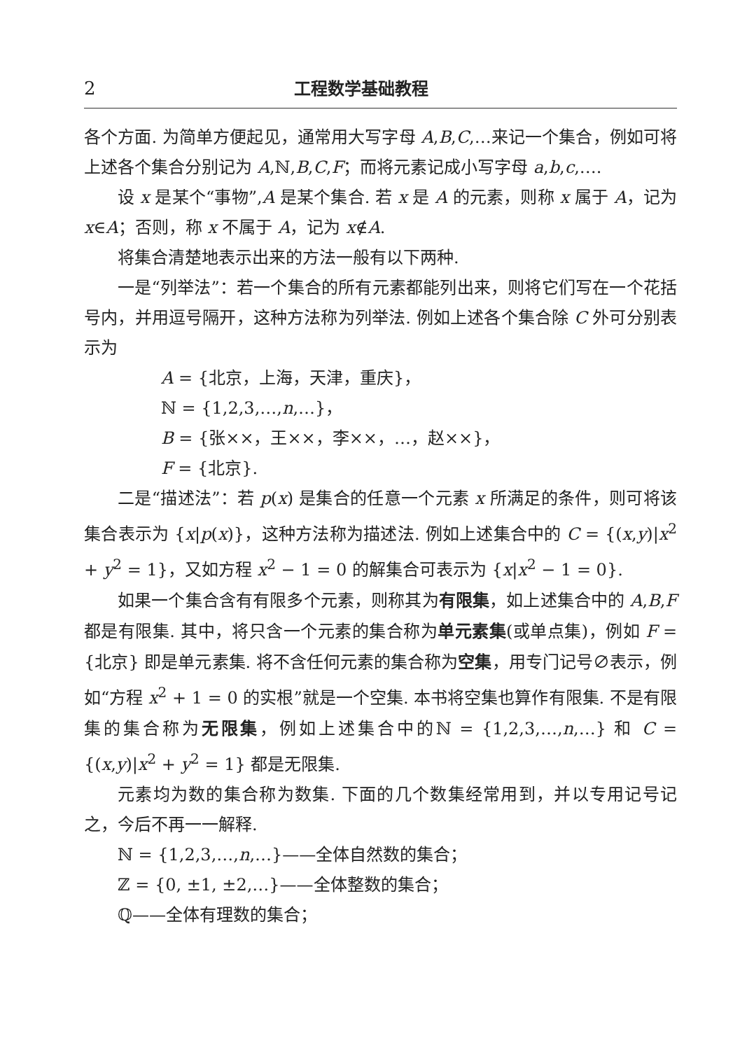2 工程数学基础教程
各个方面. 为简单方便起见，通常用大写字母 A,B,C,…来记一个集合，例如可将上述各个集合分别记为 A,ℕ,B,C,F；而将元素记成小写字母 a,b,c,….
设 x 是某个“事物”,A 是某个集合. 若 x 是 A 的元素，则称 x 属于 A，记为 x∈A；否则，称 x 不属于 A，记为 x∉A.
将集合清楚地表示出来的方法一般有以下两种.
一是“列举法”：若一个集合的所有元素都能列出来，则将它们写在一个花括号内，并用逗号隔开，这种方法称为列举法. 例如上述各个集合除 C 外可分别表示为
A = {北京，上海，天津，重庆}，
ℕ = {1,2,3,…,n,…}，
B = {张××，王××，李××，…，赵××}，
F = {北京}.
二是“描述法”：若 p(x) 是集合的任意一个元素 x 所满足的条件，则可将该集合表示为 {x|p(x)}，这种方法称为描述法. 例如上述集合中的 C = {(x,y)|x<sup>2</sup> + y<sup>2</sup> = 1}，又如方程 x<sup>2</sup> − 1 = 0 的解集合可表示为 {x|x<sup>2</sup> − 1 = 0}.
如果一个集合含有有限多个元素，则称其为有限集，如上述集合中的 A,B,F 都是有限集. 其中，将只含一个元素的集合称为单元素集(或单点集)，例如 F = {北京} 即是单元素集. 将不含任何元素的集合称为空集，用专门记号∅表示，例如“方程 x<sup>2</sup> + 1 = 0 的实根”就是一个空集. 本书将空集也算作有限集. 不是有限集的集合称为无限集，例如上述集合中的ℕ = {1,2,3,…,n,…} 和 C = {(x,y)|x<sup>2</sup> + y<sup>2</sup> = 1} 都是无限集.
元素均为数的集合称为数集. 下面的几个数集经常用到，并以专用记号记之，今后不再一一解释.
ℕ = {1,2,3,…,n,…}——全体自然数的集合；
ℤ = {0, ±1, ±2,…}——全体整数的集合；
ℚ——全体有理数的集合；